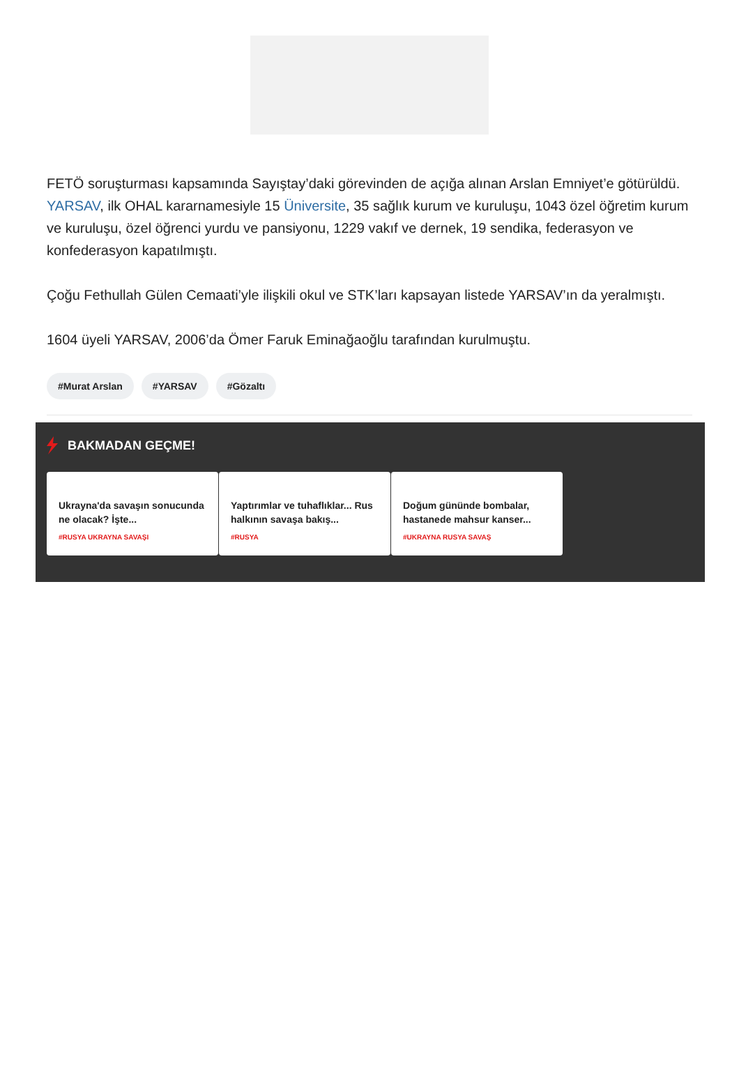FETÖ soruşturması kapsamında Sayıştay’daki görevinden de açığa alınan Arslan Emniyet’e götürüldü. YARSAV, ilk OHAL kararnamesiyle 15 Üniversite, 35 sağlık kurum ve kuruluşu, 1043 özel öğretim kurum ve kuruluşu, özel öğrenci yurdu ve pansiyonu, 1229 vakıf ve dernek, 19 sendika, federasyon ve konfederasyon kapatılmıştı.
Çoğu Fethullah Gülen Cemaati’yle ilişkili okul ve STK’ları kapsayan listede YARSAV’ın da yeralmıştı.
1604 üyeli YARSAV, 2006’da Ömer Faruk Eminağaoğlu tarafından kurulmuştu.
#Murat Arslan #YARSAV #Gözaltı
BAKMADAN GEÇME!
Ukrayna'da savaşın sonucunda ne olacak? İşte...
#RUSYA UKRAYNA SAVAŞI
Yaptırımlar ve tuhaflıklar... Rus halkının savaşa bakış...
#RUSYA
Doğum gününde bombalar, hastanede mahsur kanser...
#UKRAYNA RUSYA SAVAŞ